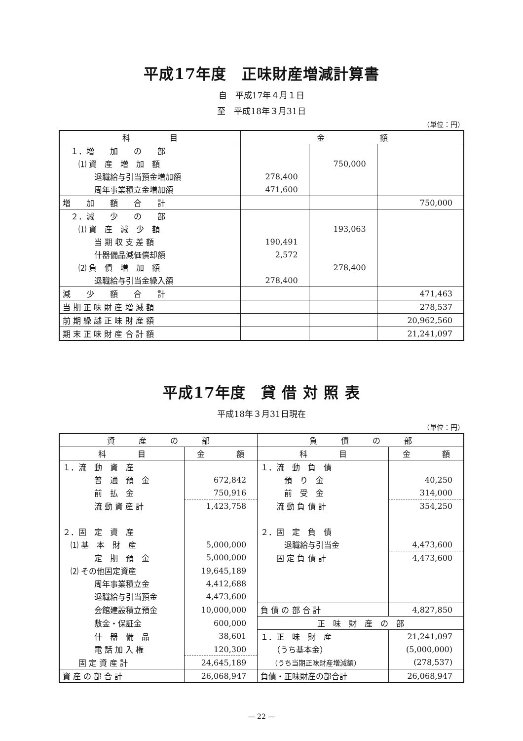平成17年度　正味財産増減計算書
自　平成17年４月１日
至　平成18年３月31日
（単位：円）
| 科 目 | 金 額 | | |
| --- | --- | --- | --- |
| １．増 加 の 部 | | | |
| ⑴ 資 産 増 加 額 | | 750,000 | |
| 退職給与引当預金増加額 | 278,400 | | |
| 周年事業積立金増加額 | 471,600 | | |
| 増 加 額 合 計 | | | 750,000 |
| ２．減 少 の 部 | | | |
| ⑴ 資 産 減 少 額 | | 193,063 | |
| 当 期 収 支 差 額 | 190,491 | | |
| 什器備品減価償却額 | 2,572 | | |
| ⑵ 負 債 増 加 額 | | 278,400 | |
| 退職給与引当金繰入額 | 278,400 | | |
| 減 少 額 合 計 | | | 471,463 |
| 当 期 正 味 財 産 増 減 額 | | | 278,537 |
| 前 期 繰 越 正 味 財 産 額 | | | 20,962,560 |
| 期 末 正 味 財 産 合 計 額 | | | 21,241,097 |
平成17年度　貸 借 対 照 表
平成18年３月31日現在
（単位：円）
| 資 産 の 部 | | 負 債 の 部 | |
| --- | --- | --- | --- |
| 科 目 | 金 額 | 科 目 | 金 額 |
| １．流 動 資 産 | | １．流 動 負 債 | |
| 普 通 預 金 | 672,842 | 預 り 金 | 40,250 |
| 前 払 金 | 750,916 | 前 受 金 | 314,000 |
| 流 動 資 産 計 | 1,423,758 | 流 動 負 債 計 | 354,250 |
| ２．固 定 資 産 | | ２．固 定 負 債 | |
| ⑴ 基 本 財 産 | 5,000,000 | 退職給与引当金 | 4,473,600 |
| 定 期 預 金 | 5,000,000 | 固 定 負 債 計 | 4,473,600 |
| ⑵ その他固定資産 | 19,645,189 | | |
| 周年事業積立金 | 4,412,688 | | |
| 退職給与引当預金 | 4,473,600 | | |
| 会館建設積立預金 | 10,000,000 | 負 債 の 部 合 計 | 4,827,850 |
| 敷金・保証金 | 600,000 | 正 味 財 産 の 部 | |
| 什 器 備 品 | 38,601 | １．正 味 財 産 | 21,241,097 |
| 電 話 加 入 権 | 120,300 | （うち基本金） | (5,000,000) |
| 固 定 資 産 計 | 24,645,189 | （うち当期正味財産増減額） | (278,537) |
| 資 産 の 部 合 計 | 26,068,947 | 負債・正味財産の部合計 | 26,068,947 |
— 22 —